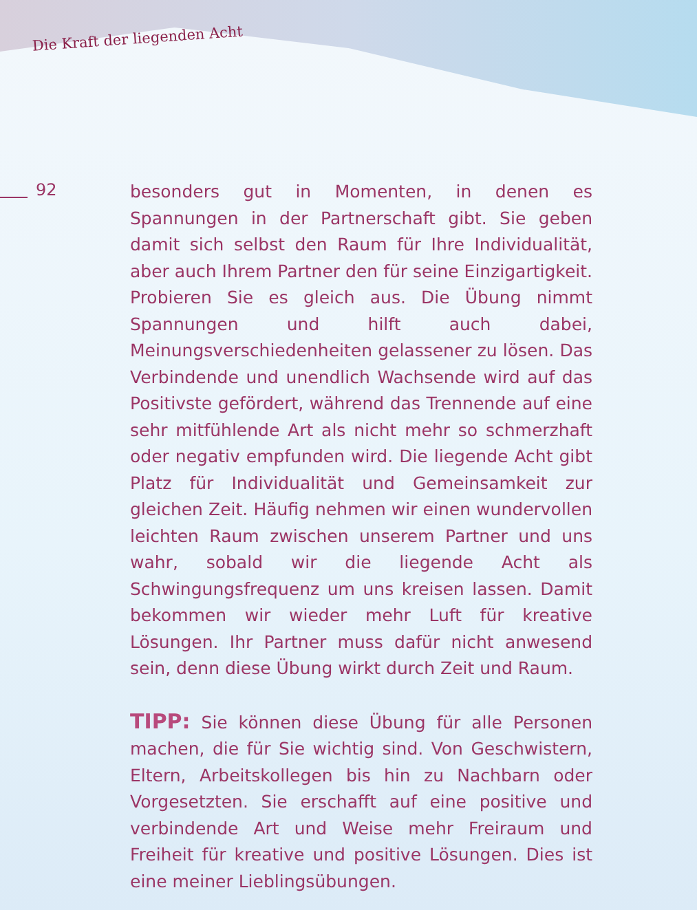Die Kraft der liegenden Acht
92
besonders gut in Momenten, in denen es Spannungen in der Partnerschaft gibt. Sie geben damit sich selbst den Raum für Ihre Individualität, aber auch Ihrem Partner den für seine Einzigartigkeit. Probieren Sie es gleich aus. Die Übung nimmt Spannungen und hilft auch dabei, Meinungsverschiedenheiten gelassener zu lösen. Das Verbindende und unendlich Wachsende wird auf das Positivste gefördert, während das Trennende auf eine sehr mitfühlende Art als nicht mehr so schmerzhaft oder negativ empfunden wird. Die liegende Acht gibt Platz für Individualität und Gemeinsamkeit zur gleichen Zeit. Häufig nehmen wir einen wundervollen leichten Raum zwischen unserem Partner und uns wahr, sobald wir die liegende Acht als Schwingungsfrequenz um uns kreisen lassen. Damit bekommen wir wieder mehr Luft für kreative Lösungen. Ihr Partner muss dafür nicht anwesend sein, denn diese Übung wirkt durch Zeit und Raum.
TIPP: Sie können diese Übung für alle Personen machen, die für Sie wichtig sind. Von Geschwistern, Eltern, Arbeitskollegen bis hin zu Nachbarn oder Vorgesetzten. Sie erschafft auf eine positive und verbindende Art und Weise mehr Freiraum und Freiheit für kreative und positive Lösungen. Dies ist eine meiner Lieblingsübungen.